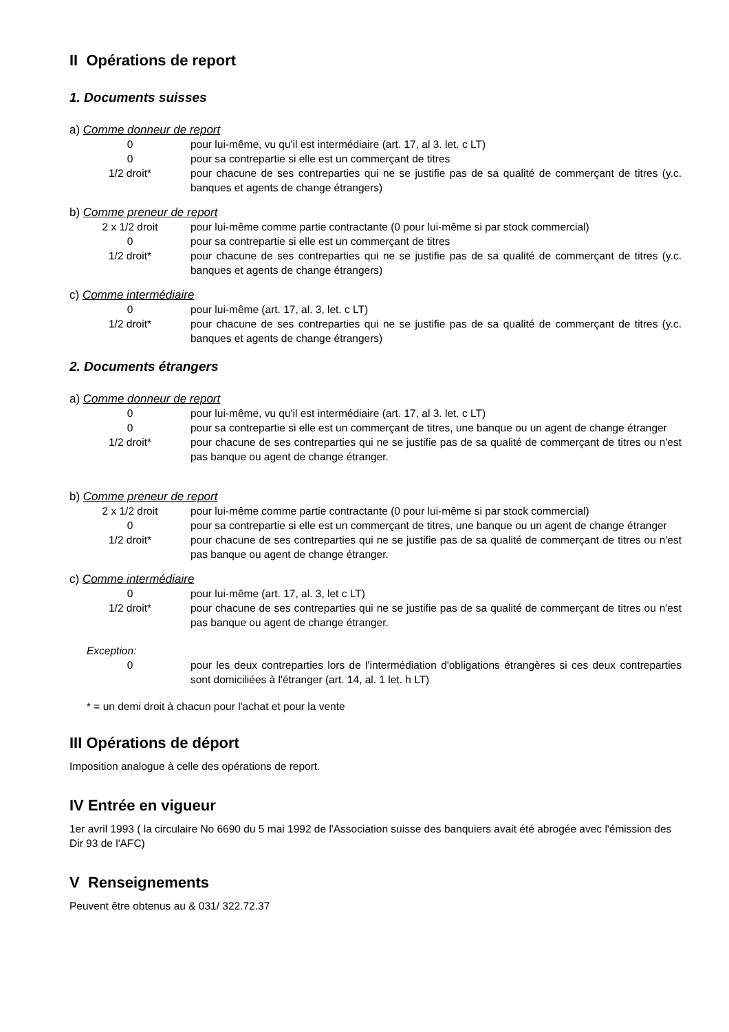II Opérations de report
1. Documents suisses
a) Comme donneur de report
| 0 | pour lui-même, vu qu'il est intermédiaire (art. 17, al 3. let. c LT) |
| 0 | pour sa contrepartie si elle est un commerçant de titres |
| 1/2 droit* | pour chacune de ses contreparties qui ne se justifie pas de sa qualité de commerçant de titres (y.c. banques et agents de change étrangers) |
b) Comme preneur de report
| 2 x 1/2 droit | pour lui-même comme partie contractante (0 pour lui-même si par stock commercial) |
| 0 | pour sa contrepartie si elle est un commerçant de titres |
| 1/2 droit* | pour chacune de ses contreparties qui ne se justifie pas de sa qualité de commerçant de titres (y.c. banques et agents de change étrangers) |
c) Comme intermédiaire
| 0 | pour lui-même (art. 17, al. 3, let. c LT) |
| 1/2 droit* | pour chacune de ses contreparties qui ne se justifie pas de sa qualité de commerçant de titres (y.c. banques et agents de change étrangers) |
2. Documents étrangers
a) Comme donneur de report
| 0 | pour lui-même, vu qu'il est intermédiaire (art. 17, al 3. let. c LT) |
| 0 | pour sa contrepartie si elle est un commerçant de titres, une banque ou un agent de change étranger |
| 1/2 droit* | pour chacune de ses contreparties qui ne se justifie pas de sa qualité de commerçant de titres ou n'est pas banque ou agent de change étranger. |
b) Comme preneur de report
| 2 x 1/2 droit | pour lui-même comme partie contractante (0 pour lui-même si par stock commercial) |
| 0 | pour sa contrepartie si elle est un commerçant de titres, une banque ou un agent de change étranger |
| 1/2 droit* | pour chacune de ses contreparties qui ne se justifie pas de sa qualité de commerçant de titres ou n'est pas banque ou agent de change étranger. |
c) Comme intermédiaire
| 0 | pour lui-même (art. 17, al. 3, let c LT) |
| 1/2 droit* | pour chacune de ses contreparties qui ne se justifie pas de sa qualité de commerçant de titres ou n'est pas banque ou agent de change étranger. |
Exception:
| 0 | pour les deux contreparties lors de l'intermédiation d'obligations étrangères si ces deux contreparties sont domiciliées à l'étranger (art. 14, al. 1 let. h LT) |
* = un demi droit à chacun pour l'achat et pour la vente
III Opérations de déport
Imposition analogue à celle des opérations de report.
IV Entrée en vigueur
1er avril 1993 ( la circulaire No 6690 du 5 mai 1992 de l'Association suisse des banquiers avait été abrogée avec l'émission des Dir 93 de l'AFC)
V Renseignements
Peuvent être obtenus au & 031/ 322.72.37